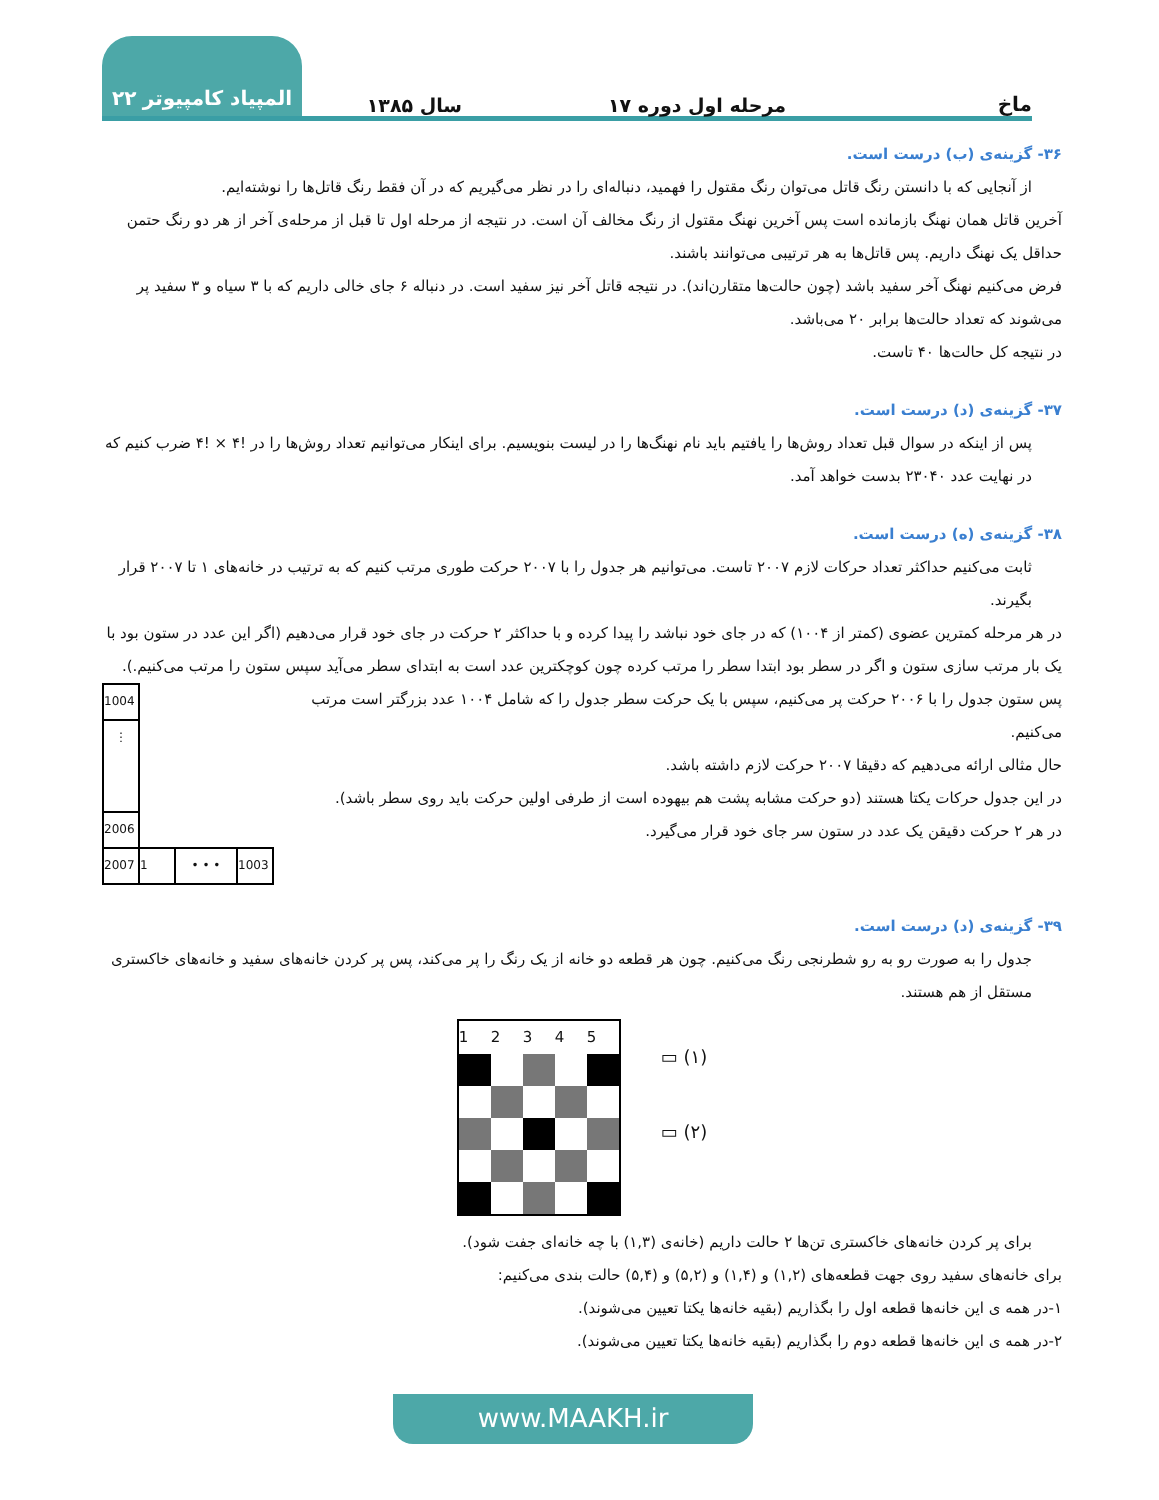ماخ
مرحله اول دوره ۱۷
سال ۱۳۸۵
المپیاد کامپیوتر ۲۲
۳۶- گزینه‌ی (ب) درست است.
از آنجایی که با دانستن رنگ قاتل می‌توان رنگ مقتول را فهمید، دنباله‌ای را در نظر می‌گیریم که در آن فقط رنگ قاتل‌ها را نوشته‌ایم.
آخرین قاتل همان نهنگ بازمانده است پس آخرین نهنگ مقتول از رنگ مخالف آن است. در نتیجه از مرحله اول تا قبل از مرحله‌ی آخر از هر دو رنگ حتمن حداقل یک نهنگ داریم. پس قاتل‌ها به هر ترتیبی می‌توانند باشند.
فرض می‌کنیم نهنگ آخر سفید باشد (چون حالت‌ها متقارن‌اند). در نتیجه قاتل آخر نیز سفید است. در دنباله ۶ جای خالی داریم که با ۳ سیاه و ۳ سفید پر می‌شوند که تعداد حالت‌ها برابر ۲۰ می‌باشد.
در نتیجه کل حالت‌ها ۴۰ تاست.
۳۷- گزینه‌ی (د) درست است.
پس از اینکه در سوال قبل تعداد روش‌ها را یافتیم باید نام نهنگ‌ها را در لیست بنویسیم. برای اینکار می‌توانیم تعداد روش‌ها را در !۴ × !۴ ضرب کنیم که در نهایت عدد ۲۳۰۴۰ بدست خواهد آمد.
۳۸- گزینه‌ی (ه) درست است.
ثابت می‌کنیم حداکثر تعداد حرکات لازم ۲۰۰۷ تاست. می‌توانیم هر جدول را با ۲۰۰۷ حرکت طوری مرتب کنیم که به ترتیب در خانه‌های ۱ تا ۲۰۰۷ قرار بگیرند.
در هر مرحله کمترین عضوی (کمتر از ۱۰۰۴) که در جای خود نباشد را پیدا کرده و با حداکثر ۲ حرکت در جای خود قرار می‌دهیم (اگر این عدد در ستون بود با یک بار مرتب سازی ستون و اگر در سطر بود ابتدا سطر را مرتب کرده چون کوچکترین عدد است به ابتدای سطر می‌آید سپس ستون را مرتب می‌کنیم.).
پس ستون جدول را با ۲۰۰۶ حرکت پر می‌کنیم، سپس با یک حرکت سطر جدول را که شامل ۱۰۰۴ عدد بزرگتر است مرتب می‌کنیم.
حال مثالی ارائه می‌دهیم که دقیقا ۲۰۰۷ حرکت لازم داشته باشد.
در این جدول حرکات یکتا هستند (دو حرکت مشابه پشت هم بیهوده است از طرفی اولین حرکت باید روی سطر باشد).
در هر ۲ حرکت دقیقن یک عدد در ستون سر جای خود قرار می‌گیرد.
| 1004 | | | |
| ⋮ | | | |
| 2006 | | | |
| 2007 | 1 | • • • | 1003 |
۳۹- گزینه‌ی (د) درست است.
جدول را به صورت رو به رو شطرنجی رنگ می‌کنیم. چون هر قطعه دو خانه از یک رنگ را پر می‌کند، پس پر کردن خانه‌های سفید و خانه‌های خاکستری مستقل از هم هستند.
| 1 | 2 | 3 | 4 | 5 |
▭ (۱)
▭ (۲)
برای پر کردن خانه‌های خاکستری تن‌ها ۲ حالت داریم (خانه‌ی (۱,۳) با چه خانه‌ای جفت شود).
برای خانه‌های سفید روی جهت قطعه‌های (۱,۲) و (۱,۴) و (۵,۲) و (۵,۴) حالت بندی می‌کنیم:
۱-در همه ی این خانه‌ها قطعه اول را بگذاریم (بقیه خانه‌ها یکتا تعیین می‌شوند).
۲-در همه ی این خانه‌ها قطعه دوم را بگذاریم (بقیه خانه‌ها یکتا تعیین می‌شوند).
www.MAAKH.ir